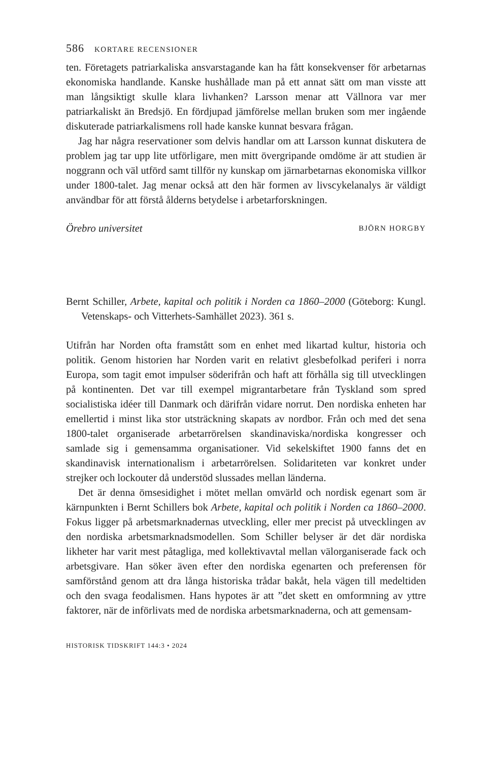586 KORTARE RECENSIONER
ten. Företagets patriarkaliska ansvarstagande kan ha fått konsekvenser för arbetarnas ekonomiska handlande. Kanske hushållade man på ett annat sätt om man visste att man långsiktigt skulle klara livhanken? Larsson menar att Vällnora var mer patriarkaliskt än Bredsjö. En fördjupad jämförelse mellan bruken som mer ingående diskuterade patriarkalismens roll hade kanske kunnat besvara frågan.
Jag har några reservationer som delvis handlar om att Larsson kunnat diskutera de problem jag tar upp lite utförligare, men mitt övergripande omdöme är att studien är noggrann och väl utförd samt tillför ny kunskap om järnarbetarnas ekonomiska villkor under 1800-talet. Jag menar också att den här formen av livscykelanalys är väldigt användbar för att förstå ålderns betydelse i arbetarforskningen.
Örebro universitet BJÖRN HORGBY
Bernt Schiller, Arbete, kapital och politik i Norden ca 1860–2000 (Göteborg: Kungl. Vetenskaps- och Vitterhets-Samhället 2023). 361 s.
Utifrån har Norden ofta framstått som en enhet med likartad kultur, historia och politik. Genom historien har Norden varit en relativt glesbefolkad periferi i norra Europa, som tagit emot impulser söderifrån och haft att förhålla sig till utvecklingen på kontinenten. Det var till exempel migrantarbetare från Tyskland som spred socialistiska idéer till Danmark och därifrån vidare norrut. Den nordiska enheten har emellertid i minst lika stor utsträckning skapats av nordbor. Från och med det sena 1800-talet organiserade arbetarrörelsen skandinaviska/nordiska kongresser och samlade sig i gemensamma organisationer. Vid sekelskiftet 1900 fanns det en skandinavisk internationalism i arbetarrörelsen. Solidariteten var konkret under strejker och lockouter då understöd slussades mellan länderna.
Det är denna ömsesidighet i mötet mellan omvärld och nordisk egenart som är kärnpunkten i Bernt Schillers bok Arbete, kapital och politik i Norden ca 1860–2000. Fokus ligger på arbetsmarknadernas utveckling, eller mer precist på utvecklingen av den nordiska arbetsmarknadsmodellen. Som Schiller belyser är det där nordiska likheter har varit mest påtagliga, med kollektivavtal mellan välorganiserade fack och arbetsgivare. Han söker även efter den nordiska egenarten och preferensen för samförstånd genom att dra långa historiska trådar bakåt, hela vägen till medeltiden och den svaga feodalismen. Hans hypotes är att ”det skett en omformning av yttre faktorer, när de införlivats med de nordiska arbetsmarknaderna, och att gemensam-
HISTORISK TIDSKRIFT 144:3 • 2024